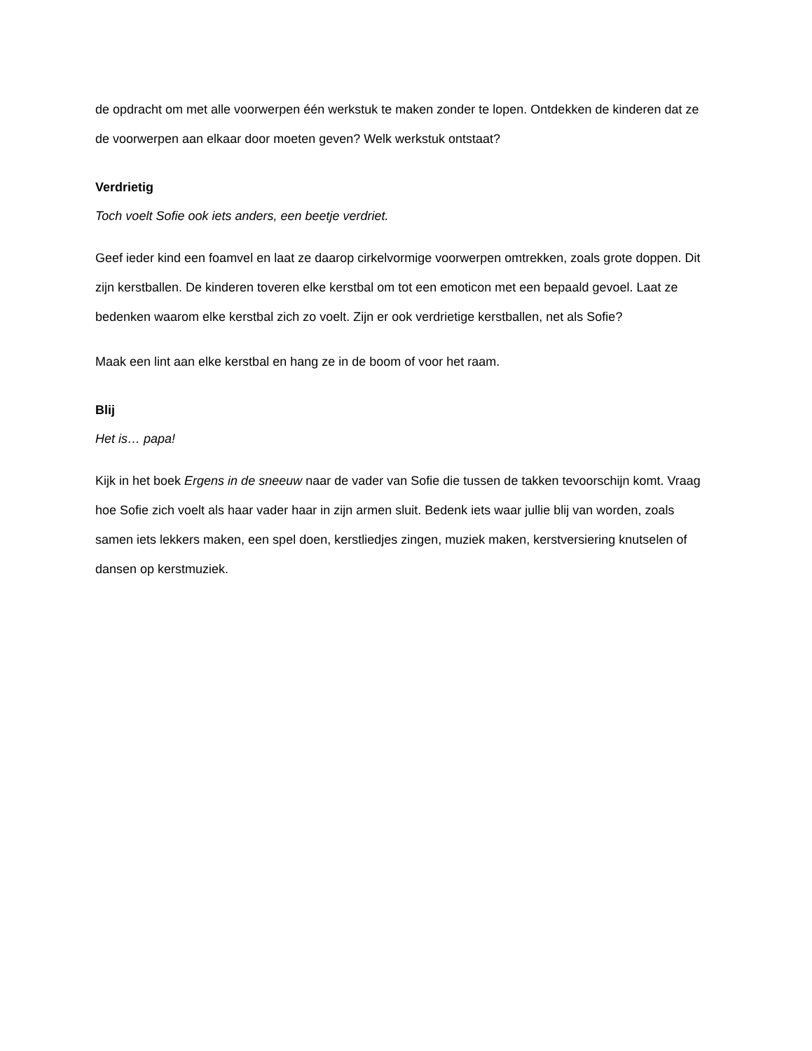de opdracht om met alle voorwerpen één werkstuk te maken zonder te lopen. Ontdekken de kinderen dat ze de voorwerpen aan elkaar door moeten geven? Welk werkstuk ontstaat?
Verdrietig
Toch voelt Sofie ook iets anders, een beetje verdriet.
Geef ieder kind een foamvel en laat ze daarop cirkelvormige voorwerpen omtrekken, zoals grote doppen. Dit zijn kerstballen. De kinderen toveren elke kerstbal om tot een emoticon met een bepaald gevoel. Laat ze bedenken waarom elke kerstbal zich zo voelt. Zijn er ook verdrietige kerstballen, net als Sofie?
Maak een lint aan elke kerstbal en hang ze in de boom of voor het raam.
Blij
Het is… papa!
Kijk in het boek Ergens in de sneeuw naar de vader van Sofie die tussen de takken tevoorschijn komt. Vraag hoe Sofie zich voelt als haar vader haar in zijn armen sluit. Bedenk iets waar jullie blij van worden, zoals samen iets lekkers maken, een spel doen, kerstliedjes zingen, muziek maken, kerstversiering knutselen of dansen op kerstmuziek.